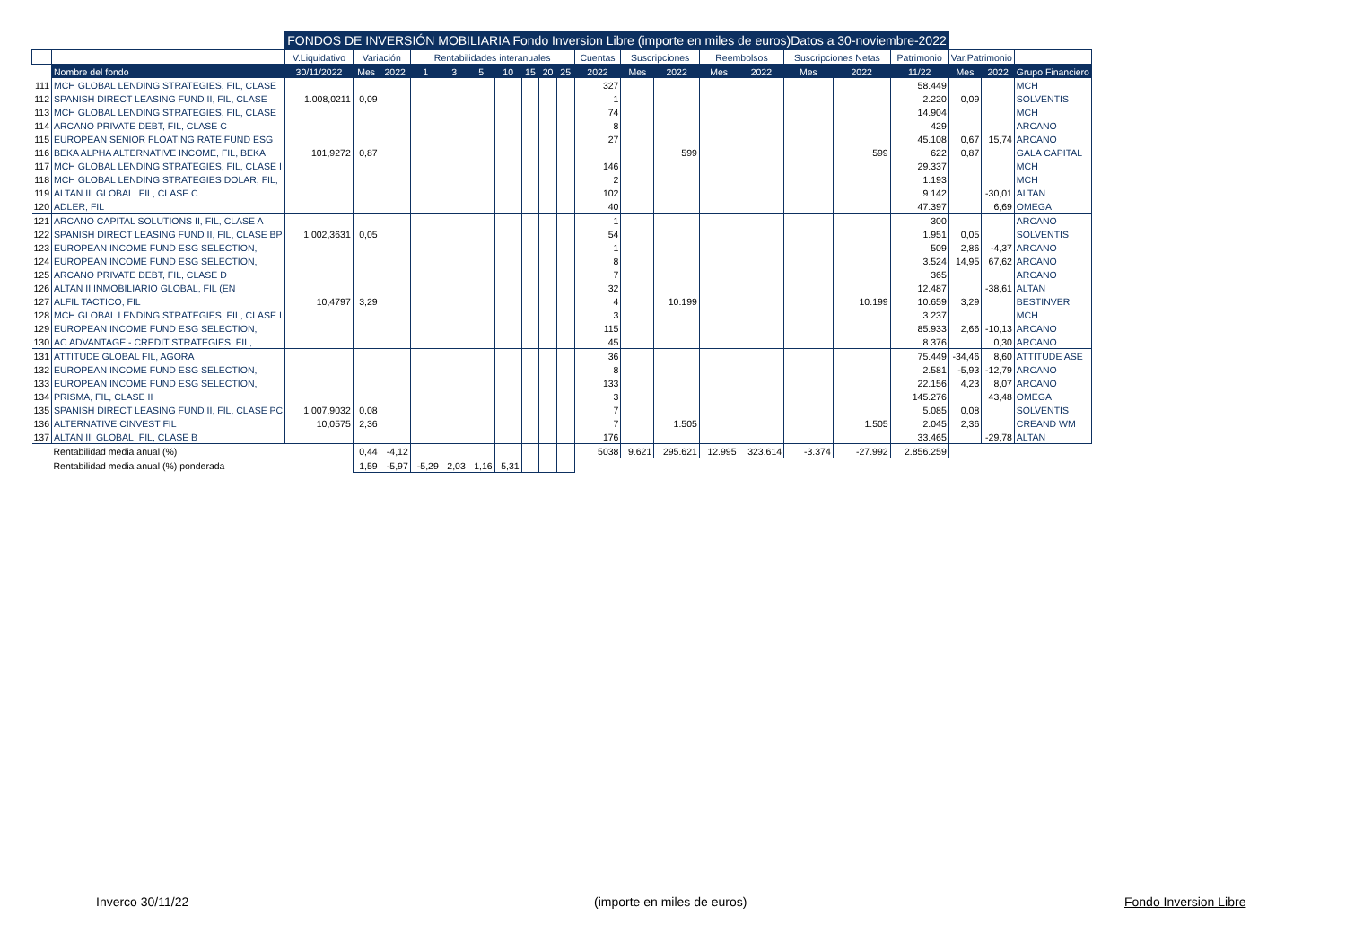| | | FONDOS DE INVERSIÓN MOBILIARIA Fondo Inversion Libre (importe en miles de euros) Datos a 30-noviembre-2022 | | | | | | | | | | | | | | | | | | | | |
| | | V.Liquidativo | Variación | | Rentabilidades interanuales | | | | | | | Cuentas | Suscripciones | | Reembolsos | | Suscripciones Netas | | Patrimonio | Var.Patrimonio | | |
| | Nombre del fondo | 30/11/2022 | Mes | 2022 | 1 | 3 | 5 | 10 | 15 | 20 | 25 | 2022 | Mes | 2022 | Mes | 2022 | Mes | 2022 | 11/22 | Mes | 2022 | Grupo Financiero |
| 111 | MCH GLOBAL LENDING STRATEGIES, FIL, CLASE | | | | | | | | | | | 327 | | | | | | | 58.449 | | | MCH |
| 112 | SPANISH DIRECT LEASING FUND II, FIL, CLASE | 1.008,0211 | 0,09 | | | | | | | | | 1 | | | | | | | 2.220 | 0,09 | | SOLVENTIS |
| 113 | MCH GLOBAL LENDING STRATEGIES, FIL, CLASE | | | | | | | | | | | 74 | | | | | | | 14.904 | | | MCH |
| 114 | ARCANO PRIVATE DEBT, FIL, CLASE C | | | | | | | | | | | 8 | | | | | | | 429 | | | ARCANO |
| 115 | EUROPEAN SENIOR FLOATING RATE FUND ESG | | | | | | | | | | | 27 | | | | | | | 45.108 | 0,67 | 15,74 | ARCANO |
| 116 | BEKA ALPHA ALTERNATIVE INCOME, FIL, BEKA | 101,9272 | 0,87 | | | | | | | | | | | 599 | | | | 599 | 622 | 0,87 | | GALA CAPITAL |
| 117 | MCH GLOBAL LENDING STRATEGIES, FIL, CLASE I | | | | | | | | | | | 146 | | | | | | | 29.337 | | | MCH |
| 118 | MCH GLOBAL LENDING STRATEGIES DOLAR, FIL, | | | | | | | | | | | 2 | | | | | | | 1.193 | | | MCH |
| 119 | ALTAN III GLOBAL, FIL, CLASE C | | | | | | | | | | | 102 | | | | | | | 9.142 | | -30,01 | ALTAN |
| 120 | ADLER, FIL | | | | | | | | | | | 40 | | | | | | | 47.397 | | 6,69 | OMEGA |
| 121 | ARCANO CAPITAL SOLUTIONS II, FIL, CLASE A | | | | | | | | | | | 1 | | | | | | | 300 | | | ARCANO |
| 122 | SPANISH DIRECT LEASING FUND II, FIL, CLASE BP | 1.002,3631 | 0,05 | | | | | | | | | 54 | | | | | | | 1.951 | 0,05 | | SOLVENTIS |
| 123 | EUROPEAN INCOME FUND ESG SELECTION, | | | | | | | | | | | 1 | | | | | | | 509 | 2,86 | -4,37 | ARCANO |
| 124 | EUROPEAN INCOME FUND ESG SELECTION, | | | | | | | | | | | 8 | | | | | | | 3.524 | 14,95 | 67,62 | ARCANO |
| 125 | ARCANO PRIVATE DEBT, FIL, CLASE D | | | | | | | | | | | 7 | | | | | | | 365 | | | ARCANO |
| 126 | ALTAN II INMOBILIARIO GLOBAL, FIL (EN | | | | | | | | | | | 32 | | | | | | | 12.487 | | -38,61 | ALTAN |
| 127 | ALFIL TACTICO, FIL | 10,4797 | 3,29 | | | | | | | | | 4 | | 10.199 | | | | 10.199 | 10.659 | 3,29 | | BESTINVER |
| 128 | MCH GLOBAL LENDING STRATEGIES, FIL, CLASE I | | | | | | | | | | | 3 | | | | | | | 3.237 | | | MCH |
| 129 | EUROPEAN INCOME FUND ESG SELECTION, | | | | | | | | | | | 115 | | | | | | | 85.933 | 2,66 | -10,13 | ARCANO |
| 130 | AC ADVANTAGE - CREDIT STRATEGIES, FIL, | | | | | | | | | | | 45 | | | | | | | 8.376 | | 0,30 | ARCANO |
| 131 | ATTITUDE GLOBAL FIL, AGORA | | | | | | | | | | | 36 | | | | | | | 75.449 | -34,46 | 8,60 | ATTITUDE ASE |
| 132 | EUROPEAN INCOME FUND ESG SELECTION, | | | | | | | | | | | 8 | | | | | | | 2.581 | -5,93 | -12,79 | ARCANO |
| 133 | EUROPEAN INCOME FUND ESG SELECTION, | | | | | | | | | | | 133 | | | | | | | 22.156 | 4,23 | 8,07 | ARCANO |
| 134 | PRISMA, FIL, CLASE II | | | | | | | | | | | 3 | | | | | | | 145.276 | | 43,48 | OMEGA |
| 135 | SPANISH DIRECT LEASING FUND II, FIL, CLASE PC | 1.007,9032 | 0,08 | | | | | | | | | 7 | | | | | | | 5.085 | 0,08 | | SOLVENTIS |
| 136 | ALTERNATIVE CINVEST FIL | 10,0575 | 2,36 | | | | | | | | | 7 | | 1.505 | | | | 1.505 | 2.045 | 2,36 | | CREAND WM |
| 137 | ALTAN III GLOBAL, FIL, CLASE B | | | | | | | | | | | 176 | | | | | | | 33.465 | | -29,78 | ALTAN |
| | Rentabilidad media anual (%) | | 0,44 | -4,12 | | | | | | | | 5038 | 9.621 | 295.621 | 12.995 | 323.614 | -3.374 | -27.992 | 2.856.259 | | | |
| | Rentabilidad media anual (%) ponderada | | 1,59 | -5,97 | -5,29 | 2,03 | 1,16 | 5,31 | | | | | | | | | | | | | | |
Inverco 30/11/22 (importe en miles de euros) Fondo Inversion Libre